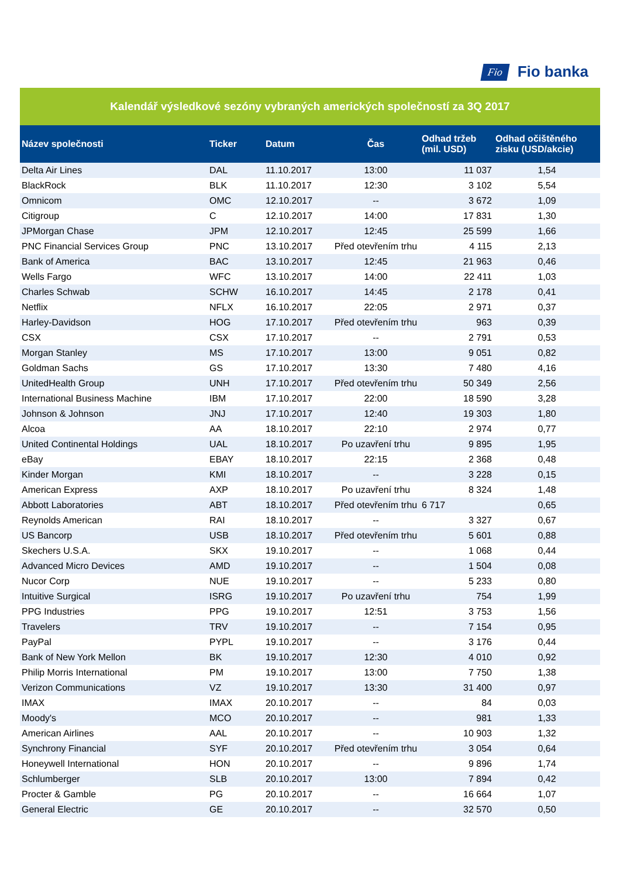Fio Fio banka
Kalendář výsledkové sezóny vybraných amerických společností za 3Q 2017
| Název společnosti | Ticker | Datum | Čas | Odhad tržeb (mil. USD) | Odhad očištěného zisku (USD/akcie) |
| --- | --- | --- | --- | --- | --- |
| Delta Air Lines | DAL | 11.10.2017 | 13:00 | 11 037 | 1,54 |
| BlackRock | BLK | 11.10.2017 | 12:30 | 3 102 | 5,54 |
| Omnicom | OMC | 12.10.2017 | -- | 3 672 | 1,09 |
| Citigroup | C | 12.10.2017 | 14:00 | 17 831 | 1,30 |
| JPMorgan Chase | JPM | 12.10.2017 | 12:45 | 25 599 | 1,66 |
| PNC Financial Services Group | PNC | 13.10.2017 | Před otevřením trhu | 4 115 | 2,13 |
| Bank of America | BAC | 13.10.2017 | 12:45 | 21 963 | 0,46 |
| Wells Fargo | WFC | 13.10.2017 | 14:00 | 22 411 | 1,03 |
| Charles Schwab | SCHW | 16.10.2017 | 14:45 | 2 178 | 0,41 |
| Netflix | NFLX | 16.10.2017 | 22:05 | 2 971 | 0,37 |
| Harley-Davidson | HOG | 17.10.2017 | Před otevřením trhu | 963 | 0,39 |
| CSX | CSX | 17.10.2017 | -- | 2 791 | 0,53 |
| Morgan Stanley | MS | 17.10.2017 | 13:00 | 9 051 | 0,82 |
| Goldman Sachs | GS | 17.10.2017 | 13:30 | 7 480 | 4,16 |
| UnitedHealth Group | UNH | 17.10.2017 | Před otevřením trhu | 50 349 | 2,56 |
| International Business Machine | IBM | 17.10.2017 | 22:00 | 18 590 | 3,28 |
| Johnson & Johnson | JNJ | 17.10.2017 | 12:40 | 19 303 | 1,80 |
| Alcoa | AA | 18.10.2017 | 22:10 | 2 974 | 0,77 |
| United Continental Holdings | UAL | 18.10.2017 | Po uzavření trhu | 9 895 | 1,95 |
| eBay | EBAY | 18.10.2017 | 22:15 | 2 368 | 0,48 |
| Kinder Morgan | KMI | 18.10.2017 | -- | 3 228 | 0,15 |
| American Express | AXP | 18.10.2017 | Po uzavření trhu | 8 324 | 1,48 |
| Abbott Laboratories | ABT | 18.10.2017 | Před otevřením trhu | 6 717 | 0,65 |
| Reynolds American | RAI | 18.10.2017 | -- | 3 327 | 0,67 |
| US Bancorp | USB | 18.10.2017 | Před otevřením trhu | 5 601 | 0,88 |
| Skechers U.S.A. | SKX | 19.10.2017 | -- | 1 068 | 0,44 |
| Advanced Micro Devices | AMD | 19.10.2017 | -- | 1 504 | 0,08 |
| Nucor Corp | NUE | 19.10.2017 | -- | 5 233 | 0,80 |
| Intuitive Surgical | ISRG | 19.10.2017 | Po uzavření trhu | 754 | 1,99 |
| PPG Industries | PPG | 19.10.2017 | 12:51 | 3 753 | 1,56 |
| Travelers | TRV | 19.10.2017 | -- | 7 154 | 0,95 |
| PayPal | PYPL | 19.10.2017 | -- | 3 176 | 0,44 |
| Bank of New York Mellon | BK | 19.10.2017 | 12:30 | 4 010 | 0,92 |
| Philip Morris International | PM | 19.10.2017 | 13:00 | 7 750 | 1,38 |
| Verizon Communications | VZ | 19.10.2017 | 13:30 | 31 400 | 0,97 |
| IMAX | IMAX | 20.10.2017 | -- | 84 | 0,03 |
| Moody's | MCO | 20.10.2017 | -- | 981 | 1,33 |
| American Airlines | AAL | 20.10.2017 | -- | 10 903 | 1,32 |
| Synchrony Financial | SYF | 20.10.2017 | Před otevřením trhu | 3 054 | 0,64 |
| Honeywell International | HON | 20.10.2017 | -- | 9 896 | 1,74 |
| Schlumberger | SLB | 20.10.2017 | 13:00 | 7 894 | 0,42 |
| Procter & Gamble | PG | 20.10.2017 | -- | 16 664 | 1,07 |
| General Electric | GE | 20.10.2017 | -- | 32 570 | 0,50 |